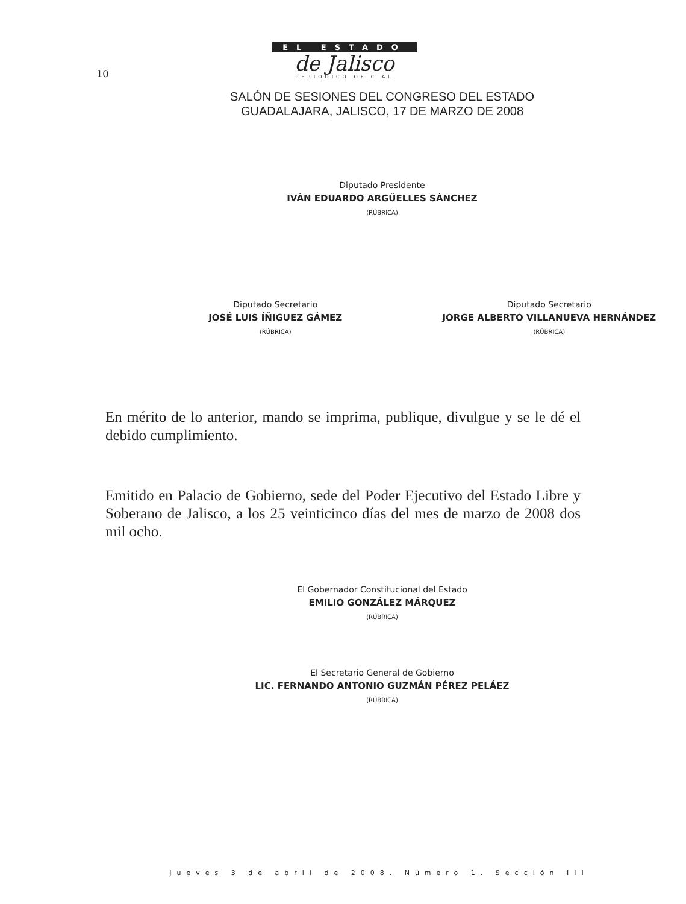10
EL ESTADO
de Jalisco
PERIÓDICO OFICIAL
SALÓN DE SESIONES DEL CONGRESO DEL ESTADO
GUADALAJARA, JALISCO, 17 DE MARZO DE 2008
Diputado Presidente
IVÁN EDUARDO ARGÜELLES SÁNCHEZ
(RÚBRICA)
Diputado Secretario
JOSÉ LUIS ÍÑIGUEZ GÁMEZ
(RÚBRICA)
Diputado Secretario
JORGE ALBERTO VILLANUEVA HERNÁNDEZ
(RÚBRICA)
En mérito de lo anterior, mando se imprima, publique, divulgue y se le dé el debido cumplimiento.
Emitido en Palacio de Gobierno, sede del Poder Ejecutivo del Estado Libre y Soberano de Jalisco, a los 25 veinticinco días del mes de marzo de 2008 dos mil ocho.
El Gobernador Constitucional del Estado
EMILIO GONZÁLEZ MÁRQUEZ
(RÚBRICA)
El Secretario General de Gobierno
LIC. FERNANDO ANTONIO GUZMÁN PÉREZ PELÁEZ
(RÚBRICA)
Jueves 3 de abril de 2008. Número 1. Sección III